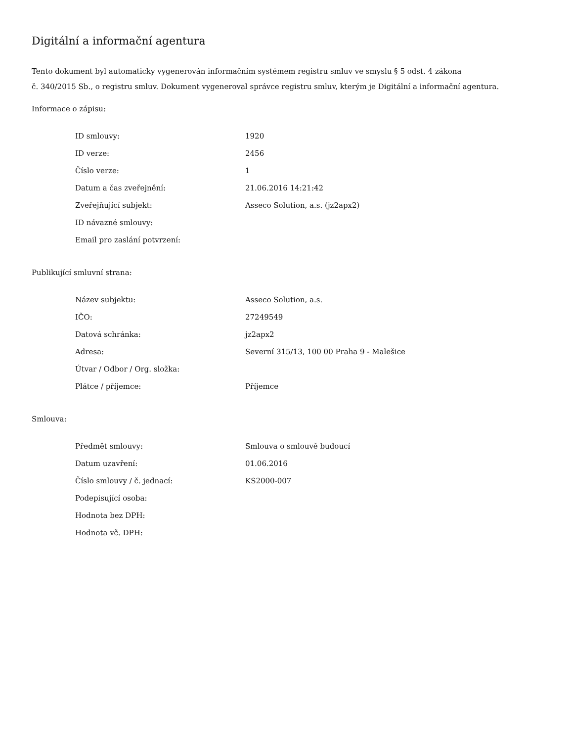Digitální a informační agentura
Tento dokument byl automaticky vygenerován informačním systémem registru smluv ve smyslu § 5 odst. 4 zákona
č. 340/2015 Sb., o registru smluv. Dokument vygeneroval správce registru smluv, kterým je Digitální a informační agentura.
Informace o zápisu:
| ID smlouvy: | 1920 |
| ID verze: | 2456 |
| Číslo verze: | 1 |
| Datum a čas zveřejnění: | 21.06.2016 14:21:42 |
| Zveřejňující subjekt: | Asseco Solution, a.s. (jz2apx2) |
| ID návazné smlouvy: | |
| Email pro zaslání potvrzení: | |
Publikující smluvní strana:
| Název subjektu: | Asseco Solution, a.s. |
| IČO: | 27249549 |
| Datová schránka: | jz2apx2 |
| Adresa: | Severní 315/13, 100 00 Praha 9 - Malešice |
| Útvar / Odbor / Org. složka: | |
| Plátce / příjemce: | Příjemce |
Smlouva:
| Předmět smlouvy: | Smlouva o smlouvě budoucí |
| Datum uzavření: | 01.06.2016 |
| Číslo smlouvy / č. jednací: | KS2000-007 |
| Podepisující osoba: | |
| Hodnota bez DPH: | |
| Hodnota vč. DPH: | |